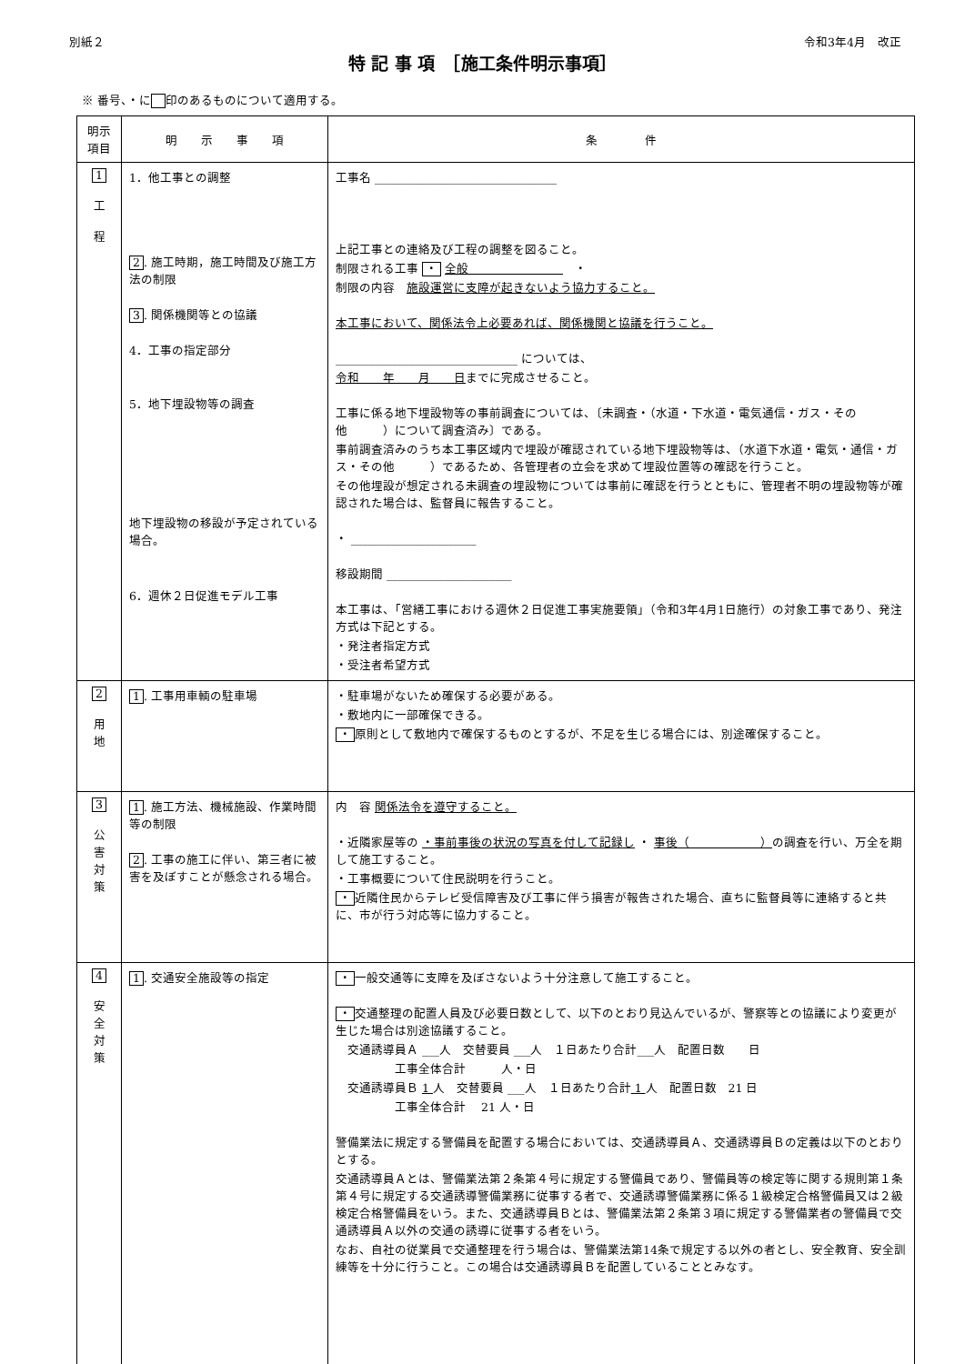別紙２ 令和3年4月　改正
特 記 事 項　［施工条件明示事項］
※ 番号、・に 印のあるものについて適用する。
| 明示 項目 | 明 示 事 項 | 条 件 |
| --- | --- | --- |
| 1 工 程 | 1．他工事との調整 2 . 施工時期，施工時間及び施工方法の制限 3 . 関係機関等との協議 4．工事の指定部分 5．地下埋設物等の調査 地下埋設物の移設が予定されている場合。 6．週休２日促進モデル工事 | 工事名 ________________________________ 上記工事との連絡及び工程の調整を図ること。 制限される工事 ・ 全般 ・ 制限の内容 施設運営に支障が起きないよう協力すること。 本工事において、関係法令上必要あれば、関係機関と協議を行うこと。 ________________________________ については、 令和 年 月 日 までに完成させること。 工事に係る地下埋設物等の事前調査については、〔未調査・（水道・下水道・電気通信・ガス・その他 ）について調査済み〕である。 事前調査済みのうち本工事区域内で埋設が確認されている地下埋設物等は、（水道下水道・電気・通信・ガス・その他 ）であるため、各管理者の立会を求めて埋設位置等の確認を行うこと。 その他埋設が想定される未調査の埋設物については事前に確認を行うとともに、管理者不明の埋設物等が確認された場合は、監督員に報告すること。 ・ ______________________ 移設期間 ______________________ 本工事は、「営繕工事における週休２日促進工事実施要領」（令和3年4月1日施行）の対象工事であり、発注方式は下記とする。 ・発注者指定方式 ・受注者希望方式 |
| 2 用 地 | 1 . 工事用車輌の駐車場 | ・駐車場がないため確保する必要がある。 ・敷地内に一部確保できる。 ・ 原則として敷地内で確保するものとするが、不足を生じる場合には、別途確保すること。 |
| 3 公 害 対 策 | 1 . 施工方法、機械施設、作業時間等の制限 2 . 工事の施工に伴い、第三者に被害を及ぼすことが懸念される場合。 | 内 容 関係法令を遵守すること。 ・近隣家屋等の ・事前事後の状況の写真を付して記録し ・ 事後（ ） の調査を行い、万全を期して施工すること。 ・工事概要について住民説明を行うこと。 ・ 近隣住民からテレビ受信障害及び工事に伴う損害が報告された場合、直ちに監督員等に連絡すると共に、市が行う対応等に協力すること。 |
| 4 安 全 対 策 | 1 . 交通安全施設等の指定 | ・ 一般交通等に支障を及ぼさないよう十分注意して施工すること。 ・ 交通整理の配置人員及び必要日数として、以下のとおり見込んでいるが、警察等との協議により変更が生じた場合は別途協議すること。 交通誘導員Ａ ___人 交替要員 ___人 １日あたり合計___人 配置日数 日 工事全体合計 人・日 交通誘導員Ｂ 1 人 交替要員 ___人 １日あたり合計 1 人 配置日数 21 日 工事全体合計 21 人・日 警備業法に規定する警備員を配置する場合においては、交通誘導員Ａ、交通誘導員Ｂの定義は以下のとおりとする。 交通誘導員Ａとは、警備業法第２条第４号に規定する警備員であり、警備員等の検定等に関する規則第１条第４号に規定する交通誘導警備業務に従事する者で、交通誘導警備業務に係る１級検定合格警備員又は２級検定合格警備員をいう。また、交通誘導員Ｂとは、警備業法第２条第３項に規定する警備業者の警備員で交通誘導員Ａ以外の交通の誘導に従事する者をいう。 なお、自社の従業員で交通整理を行う場合は、警備業法第14条で規定する以外の者とし、安全教育、安全訓練等を十分に行うこと。この場合は交通誘導員Ｂを配置していることとみなす。 |